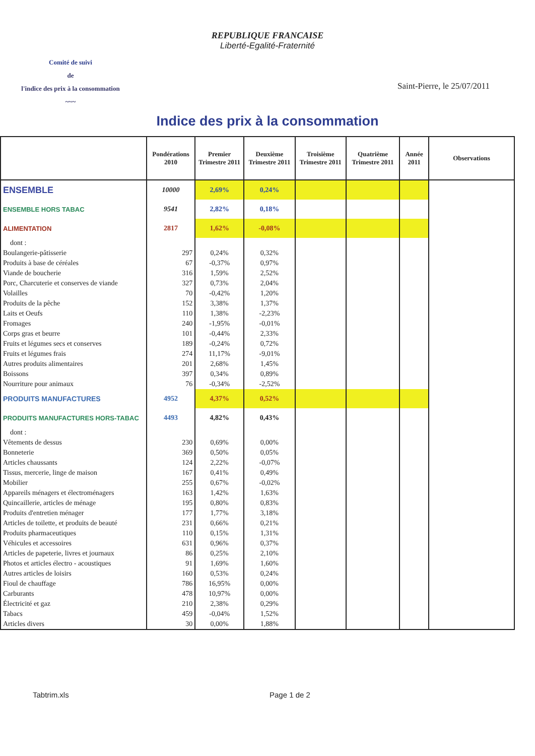REPUBLIQUE FRANCAISE
Liberté-Egalité-Fraternité
Comité de suivi
de
l'indice des prix à la consommation
~~~
Saint-Pierre, le 25/07/2011
Indice des prix à la consommation
| | Pondérations 2010 | Premier Trimestre 2011 | Deuxième Trimestre 2011 | Troisième Trimestre 2011 | Quatrième Trimestre 2011 | Année 2011 | Observations |
| --- | --- | --- | --- | --- | --- | --- | --- |
| ENSEMBLE | 10000 | 2,69% | 0,24% | | | | |
| ENSEMBLE HORS TABAC | 9541 | 2,82% | 0,18% | | | | |
| ALIMENTATION | 2817 | 1,62% | -0,08% | | | | |
| dont : | | | | | | | |
| Boulangerie-pâtisserie | 297 | 0,24% | 0,32% | | | | |
| Produits à base de céréales | 67 | -0,37% | 0,97% | | | | |
| Viande de boucherie | 316 | 1,59% | 2,52% | | | | |
| Porc, Charcuterie et conserves de viande | 327 | 0,73% | 2,04% | | | | |
| Volailles | 70 | -0,42% | 1,20% | | | | |
| Produits de la pêche | 152 | 3,38% | 1,37% | | | | |
| Laits et Oeufs | 110 | 1,38% | -2,23% | | | | |
| Fromages | 240 | -1,95% | -0,01% | | | | |
| Corps gras et beurre | 101 | -0,44% | 2,33% | | | | |
| Fruits et légumes secs et conserves | 189 | -0,24% | 0,72% | | | | |
| Fruits et légumes frais | 274 | 11,17% | -9,01% | | | | |
| Autres produits alimentaires | 201 | 2,68% | 1,45% | | | | |
| Boissons | 397 | 0,34% | 0,89% | | | | |
| Nourriture pour animaux | 76 | -0,34% | -2,52% | | | | |
| PRODUITS MANUFACTURES | 4952 | 4,37% | 0,52% | | | | |
| PRODUITS MANUFACTURES HORS-TABAC | 4493 | 4,82% | 0,43% | | | | |
| dont : | | | | | | | |
| Vêtements de dessus | 230 | 0,69% | 0,00% | | | | |
| Bonneterie | 369 | 0,50% | 0,05% | | | | |
| Articles chaussants | 124 | 2,22% | -0,07% | | | | |
| Tissus, mercerie, linge de maison | 167 | 0,41% | 0,49% | | | | |
| Mobilier | 255 | 0,67% | -0,02% | | | | |
| Appareils ménagers et électroménagers | 163 | 1,42% | 1,63% | | | | |
| Quincaillerie, articles de ménage | 195 | 0,80% | 0,83% | | | | |
| Produits d'entretien ménager | 177 | 1,77% | 3,18% | | | | |
| Articles de toilette, et produits de beauté | 231 | 0,66% | 0,21% | | | | |
| Produits pharmaceutiques | 110 | 0,15% | 1,31% | | | | |
| Véhicules et accessoires | 631 | 0,96% | 0,37% | | | | |
| Articles de papeterie, livres et journaux | 86 | 0,25% | 2,10% | | | | |
| Photos et articles électro - acoustiques | 91 | 1,69% | 1,60% | | | | |
| Autres articles de loisirs | 160 | 0,53% | 0,24% | | | | |
| Fioul de chauffage | 786 | 16,95% | 0,00% | | | | |
| Carburants | 478 | 10,97% | 0,00% | | | | |
| Électricité et gaz | 210 | 2,38% | 0,29% | | | | |
| Tabacs | 459 | -0,04% | 1,52% | | | | |
| Articles divers | 30 | 0,00% | 1,88% | | | | |
Tabtrim.xls Page 1 de 2